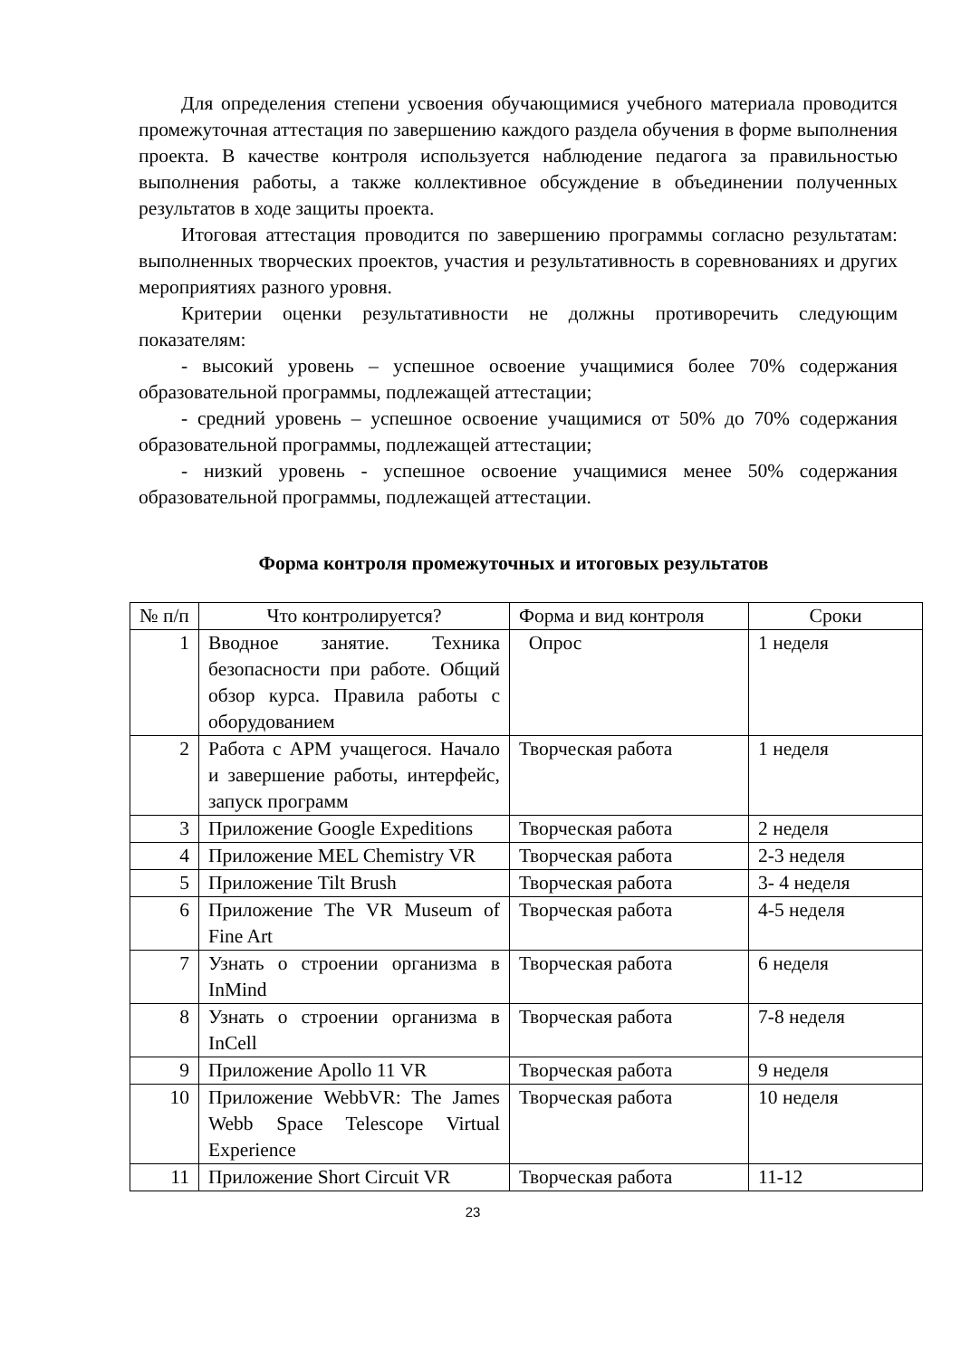Для определения степени усвоения обучающимися учебного материала проводится промежуточная аттестация по завершению каждого раздела обучения в форме выполнения проекта. В качестве контроля используется наблюдение педагога за правильностью выполнения работы, а также коллективное обсуждение в объединении полученных результатов в ходе защиты проекта.
Итоговая аттестация проводится по завершению программы согласно результатам: выполненных творческих проектов, участия и результативность в соревнованиях и других мероприятиях разного уровня.
Критерии оценки результативности не должны противоречить следующим показателям:
- высокий уровень – успешное освоение учащимися более 70% содержания образовательной программы, подлежащей аттестации;
- средний уровень – успешное освоение учащимися от 50% до 70% содержания образовательной программы, подлежащей аттестации;
- низкий уровень - успешное освоение учащимися менее 50% содержания образовательной программы, подлежащей аттестации.
Форма контроля промежуточных и итоговых результатов
| № п/п | Что контролируется? | Форма и вид контроля | Сроки |
| 1 | Вводное занятие. Техника безопасности при работе. Общий обзор курса. Правила работы с оборудованием | Опрос | 1 неделя |
| 2 | Работа с АРМ учащегося. Начало и завершение работы, интерфейс, запуск программ | Творческая работа | 1 неделя |
| 3 | Приложение Google Expeditions | Творческая работа | 2 неделя |
| 4 | Приложение MEL Chemistry VR | Творческая работа | 2-3 неделя |
| 5 | Приложение Tilt Brush | Творческая работа | 3- 4 неделя |
| 6 | Приложение The VR Museum of Fine Art | Творческая работа | 4-5 неделя |
| 7 | Узнать о строении организма в InMind | Творческая работа | 6 неделя |
| 8 | Узнать о строении организма в InCell | Творческая работа | 7-8 неделя |
| 9 | Приложение Apollo 11 VR | Творческая работа | 9 неделя |
| 10 | Приложение WebbVR: The James Webb Space Telescope Virtual Experience | Творческая работа | 10 неделя |
| 11 | Приложение Short Circuit VR | Творческая работа | 11-12 |
23